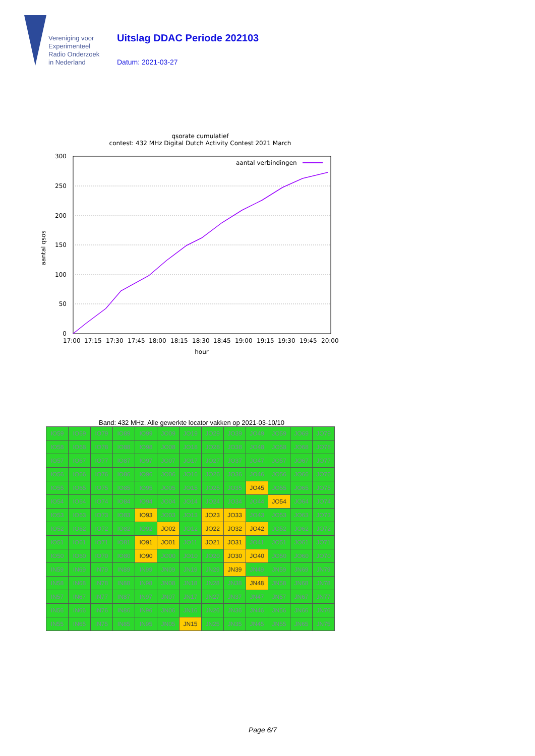Vereniging voor Experimenteel Radio Onderzoek in Nederland
Uitslag DDAC Periode 202103
Datum: 2021-03-27
qsorate cumulatief
contest: 432 MHz Digital Dutch Activity Contest 2021 March
300
250
200
150
100
50
0
aantal qsos
17:00
17:15
17:30
17:45
18:00
18:15
18:30
18:45
19:00
19:15
19:30
19:45
20:00
hour
aantal verbindingen
Band: 432 MHz. Alle gewerkte locator vakken op 2021-03-10/10
| IO59 | IO69 | IO79 | IO89 | IO99 | JO09 | JO19 | JO29 | JO39 | JO49 | JO59 | JO69 | JO79 |
| IO58 | IO68 | IO78 | IO88 | IO98 | JO08 | JO18 | JO28 | JO38 | JO48 | JO58 | JO68 | JO78 |
| IO57 | IO67 | IO77 | IO87 | IO97 | JO07 | JO17 | JO27 | JO37 | JO47 | JO57 | JO67 | JO77 |
| IO56 | IO66 | IO76 | IO86 | IO96 | JO06 | JO16 | JO26 | JO36 | JO46 | JO56 | JO66 | JO76 |
| IO55 | IO65 | IO75 | IO85 | IO95 | JO05 | JO15 | JO25 | JO35 | JO45 | JO55 | JO65 | JO75 |
| IO54 | IO64 | IO74 | IO84 | IO94 | JO04 | JO14 | JO24 | JO34 | JO44 | JO54 | JO64 | JO74 |
| IO53 | IO63 | IO73 | IO83 | IO93 | JO03 | JO13 | JO23 | JO33 | JO43 | JO53 | JO63 | JO73 |
| IO52 | IO62 | IO72 | IO82 | IO92 | JO02 | JO12 | JO22 | JO32 | JO42 | JO52 | JO62 | JO72 |
| IO51 | IO61 | IO71 | IO81 | IO91 | JO01 | JO11 | JO21 | JO31 | JO41 | JO51 | JO61 | JO71 |
| IO50 | IO60 | IO70 | IO80 | IO90 | JO00 | JO10 | JO20 | JO30 | JO40 | JO50 | JO60 | JO70 |
| IN59 | IN69 | IN79 | IN89 | IN99 | JN09 | JN19 | JN29 | JN39 | JN49 | JN59 | JN69 | JN79 |
| IN58 | IN68 | IN78 | IN88 | IN98 | JN08 | JN18 | JN28 | JN38 | JN48 | JN58 | JN68 | JN78 |
| IN57 | IN67 | IN77 | IN87 | IN97 | JN07 | JN17 | JN27 | JN37 | JN47 | JN57 | JN67 | JN77 |
| IN56 | IN66 | IN76 | IN86 | IN96 | JN06 | JN16 | JN26 | JN36 | JN46 | JN56 | JN66 | JN76 |
| IN55 | IN65 | IN75 | IN85 | IN95 | JN05 | JN15 | JN25 | JN35 | JN45 | JN55 | JN65 | JN75 |
Page 6/7